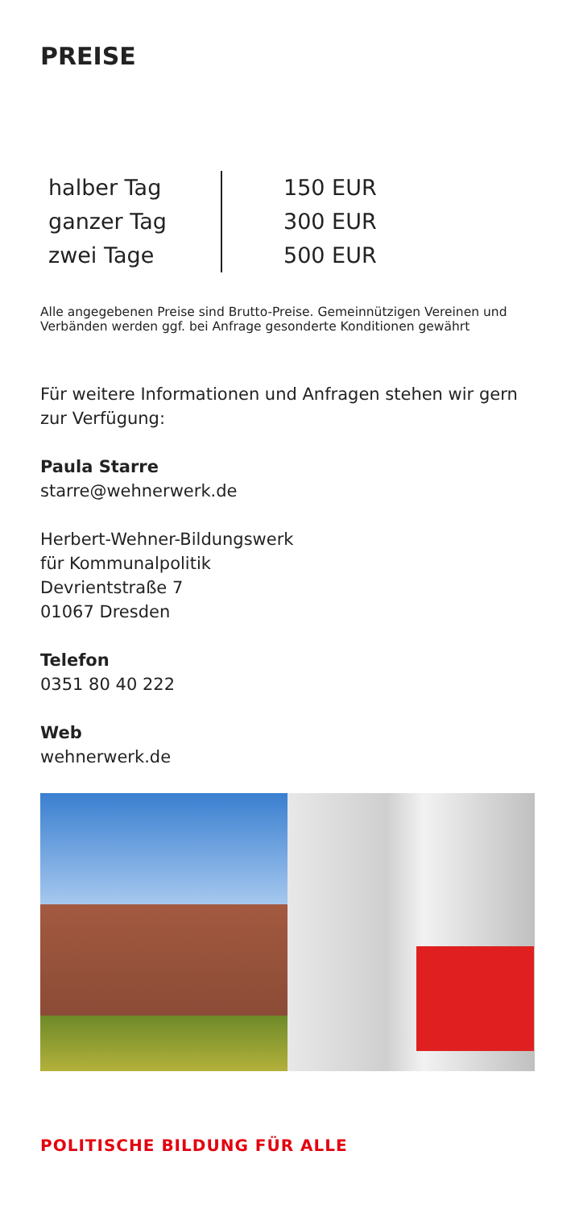PREISE
| halber Tag | 150 EUR |
| ganzer Tag | 300 EUR |
| zwei Tage | 500 EUR |
Alle angegebenen Preise sind Brutto-Preise. Gemeinnützigen Vereinen und Verbänden werden ggf. bei Anfrage gesonderte Konditionen gewährt
Für weitere Informationen und Anfragen stehen wir gern zur Verfügung:
Paula Starre
starre@wehnerwerk.de
Herbert-Wehner-Bildungswerk
für Kommunalpolitik
Devrientstraße 7
01067 Dresden
Telefon
0351 80 40 222
Web
wehnerwerk.de
POLITISCHE BILDUNG FÜR ALLE